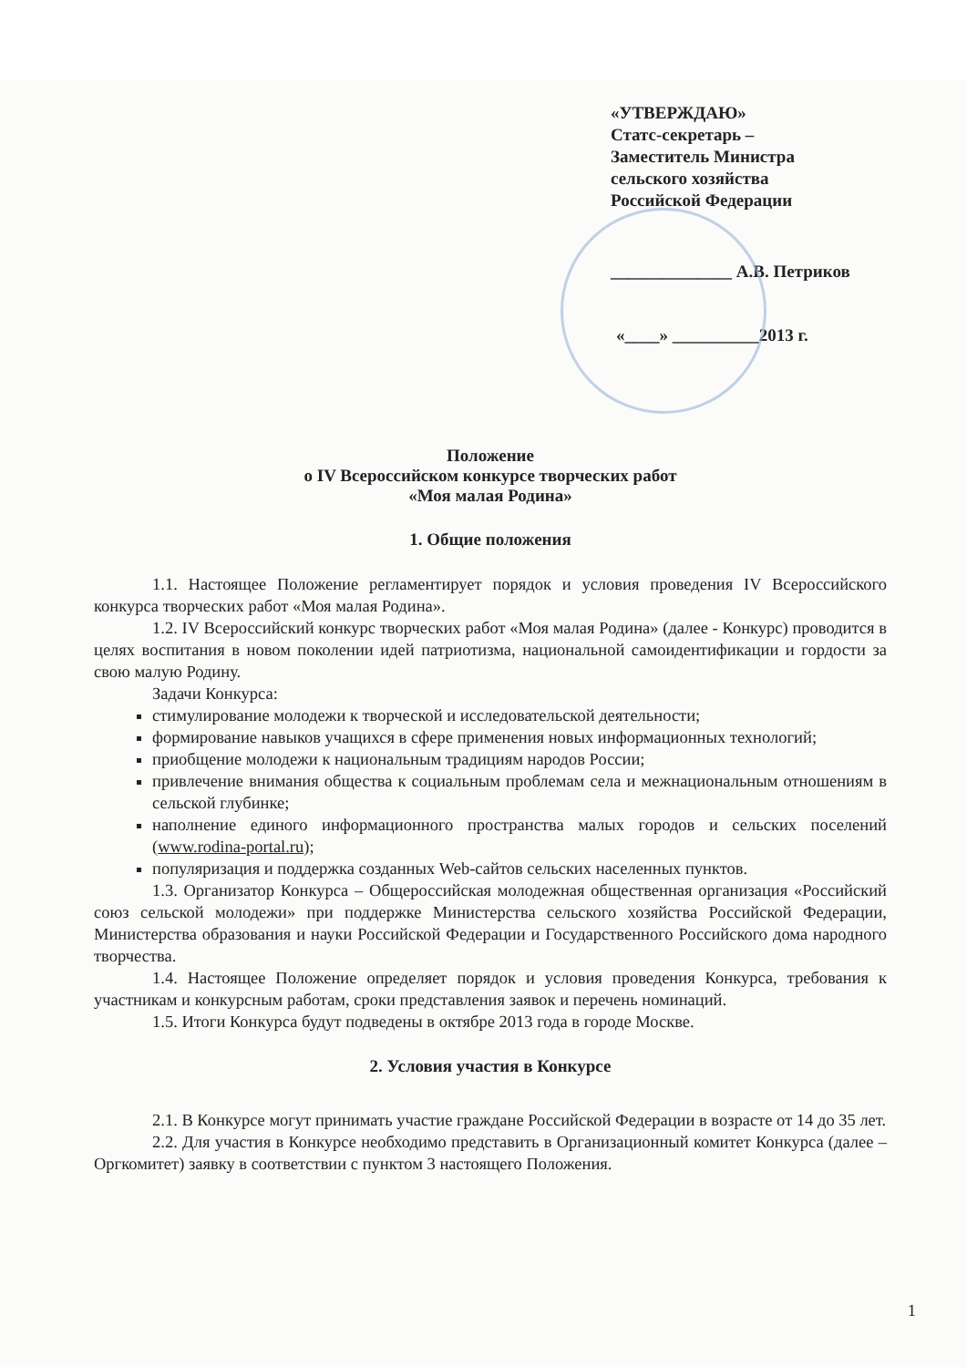«УТВЕРЖДАЮ»
Статс-секретарь –
Заместитель Министра
сельского хозяйства
Российской Федерации
______________ А.В. Петриков
«____» __________2013 г.
Положение
о IV Всероссийском конкурсе творческих работ
«Моя малая Родина»
1. Общие положения
1.1. Настоящее Положение регламентирует порядок и условия проведения IV Всероссийского конкурса творческих работ «Моя малая Родина».
1.2. IV Всероссийский конкурс творческих работ «Моя малая Родина» (далее - Конкурс) проводится в целях воспитания в новом поколении идей патриотизма, национальной самоидентификации и гордости за свою малую Родину.
Задачи Конкурса:
стимулирование молодежи к творческой и исследовательской деятельности;
формирование навыков учащихся в сфере применения новых информационных технологий;
приобщение молодежи к национальным традициям народов России;
привлечение внимания общества к социальным проблемам села и межнациональным отношениям в сельской глубинке;
наполнение единого информационного пространства малых городов и сельских поселений (www.rodina-portal.ru);
популяризация и поддержка созданных Web-сайтов сельских населенных пунктов.
1.3. Организатор Конкурса – Общероссийская молодежная общественная организация «Российский союз сельской молодежи» при поддержке Министерства сельского хозяйства Российской Федерации, Министерства образования и науки Российской Федерации и Государственного Российского дома народного творчества.
1.4. Настоящее Положение определяет порядок и условия проведения Конкурса, требования к участникам и конкурсным работам, сроки представления заявок и перечень номинаций.
1.5. Итоги Конкурса будут подведены в октябре 2013 года в городе Москве.
2. Условия участия в Конкурсе
2.1. В Конкурсе могут принимать участие граждане Российской Федерации в возрасте от 14 до 35 лет.
2.2. Для участия в Конкурсе необходимо представить в Организационный комитет Конкурса (далее – Оргкомитет) заявку в соответствии с пунктом 3 настоящего Положения.
1